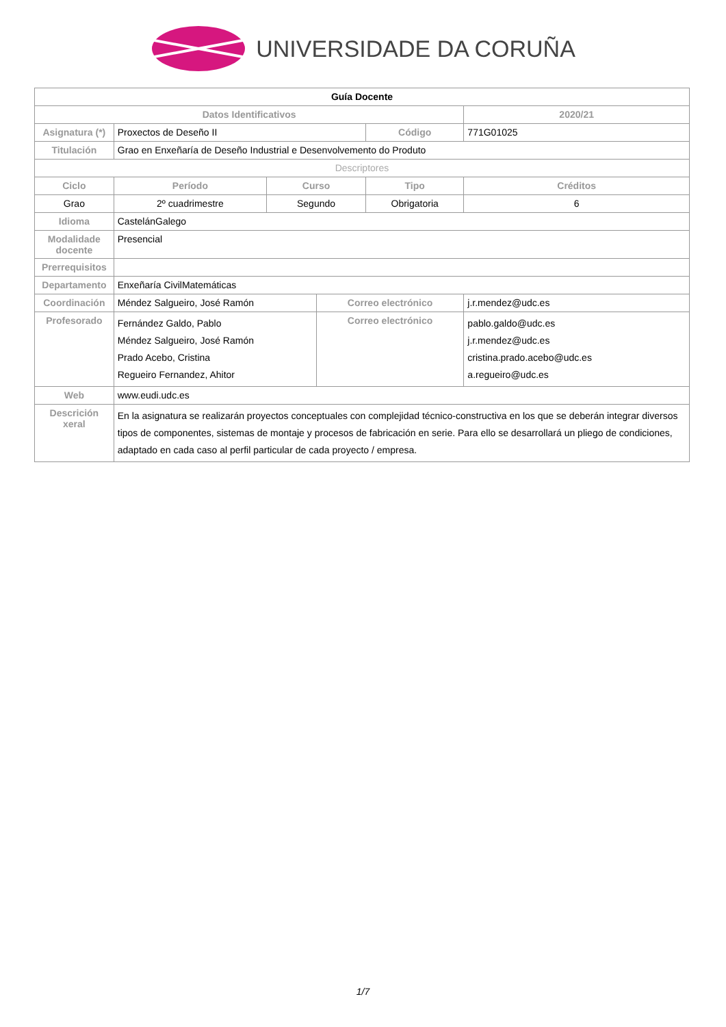UNIVERSIDADE DA CORUÑA
| Guía Docente | | | | | | | |
| Datos Identificativos | | | | | | 2020/21 | |
| Asignatura (*) | Proxectos de Deseño II | | | | Código | 771G01025 | |
| Titulación | Grao en Enxeñaría de Deseño Industrial e Desenvolvemento do Produto | | | | | | |
| Descriptores | | | | | | | |
| Ciclo | | Período | Curso | | Tipo | | Créditos |
| Grao | | 2º cuadrimestre | Segundo | | Obrigatoria | | 6 |
| Idioma | CastelánGalego | | | | | | |
| Modalidade docente | Presencial | | | | | | |
| Prerrequisitos | | | | | | | |
| Departamento | Enxeñaría CivilMatemáticas | | | | | | |
| Coordinación | Méndez Salgueiro, José Ramón | | | Correo electrónico | | j.r.mendez@udc.es | |
| Profesorado | Fernández Galdo, Pablo Méndez Salgueiro, José Ramón Prado Acebo, Cristina Regueiro Fernandez, Ahitor | | | Correo electrónico | | pablo.galdo@udc.es j.r.mendez@udc.es cristina.prado.acebo@udc.es a.regueiro@udc.es | |
| Web | www.eudi.udc.es | | | | | | |
| Descrición xeral | En la asignatura se realizarán proyectos conceptuales con complejidad técnico-constructiva en los que se deberán integrar diversos tipos de componentes, sistemas de montaje y procesos de fabricación en serie. Para ello se desarrollará un pliego de condiciones, adaptado en cada caso al perfil particular de cada proyecto / empresa. | | | | | | |
1/7